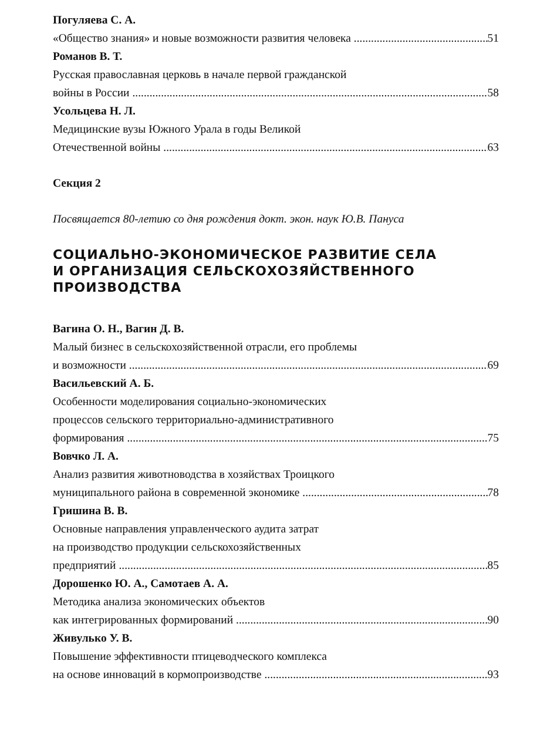Погуляева С. А.
«Общество знания» и новые возможности развития человека 51
Романов В. Т.
Русская православная церковь в начале первой гражданской
войны в России 58
Усольцева Н. Л.
Медицинские вузы Южного Урала в годы Великой
Отечественной войны 63
Секция 2
Посвящается 80-летию со дня рождения докт. экон. наук Ю.В. Пануса
СОЦИАЛЬНО-ЭКОНОМИЧЕСКОЕ РАЗВИТИЕ СЕЛА
И ОРГАНИЗАЦИЯ СЕЛЬСКОХОЗЯЙСТВЕННОГО
ПРОИЗВОДСТВА
Вагина О. Н., Вагин Д. В.
Малый бизнес в сельскохозяйственной отрасли, его проблемы
и возможности 69
Васильевский А. Б.
Особенности моделирования социально-экономических
процессов сельского территориально-административного
формирования 75
Вовчко Л. А.
Анализ развития животноводства в хозяйствах Троицкого
муниципального района в современной экономике 78
Гришина В. В.
Основные направления управленческого аудита затрат
на производство продукции сельскохозяйственных
предприятий 85
Дорошенко Ю. А., Самотаев А. А.
Методика анализа экономических объектов
как интегрированных формирований 90
Живулько У. В.
Повышение эффективности птицеводческого комплекса
на основе инноваций в кормопроизводстве 93